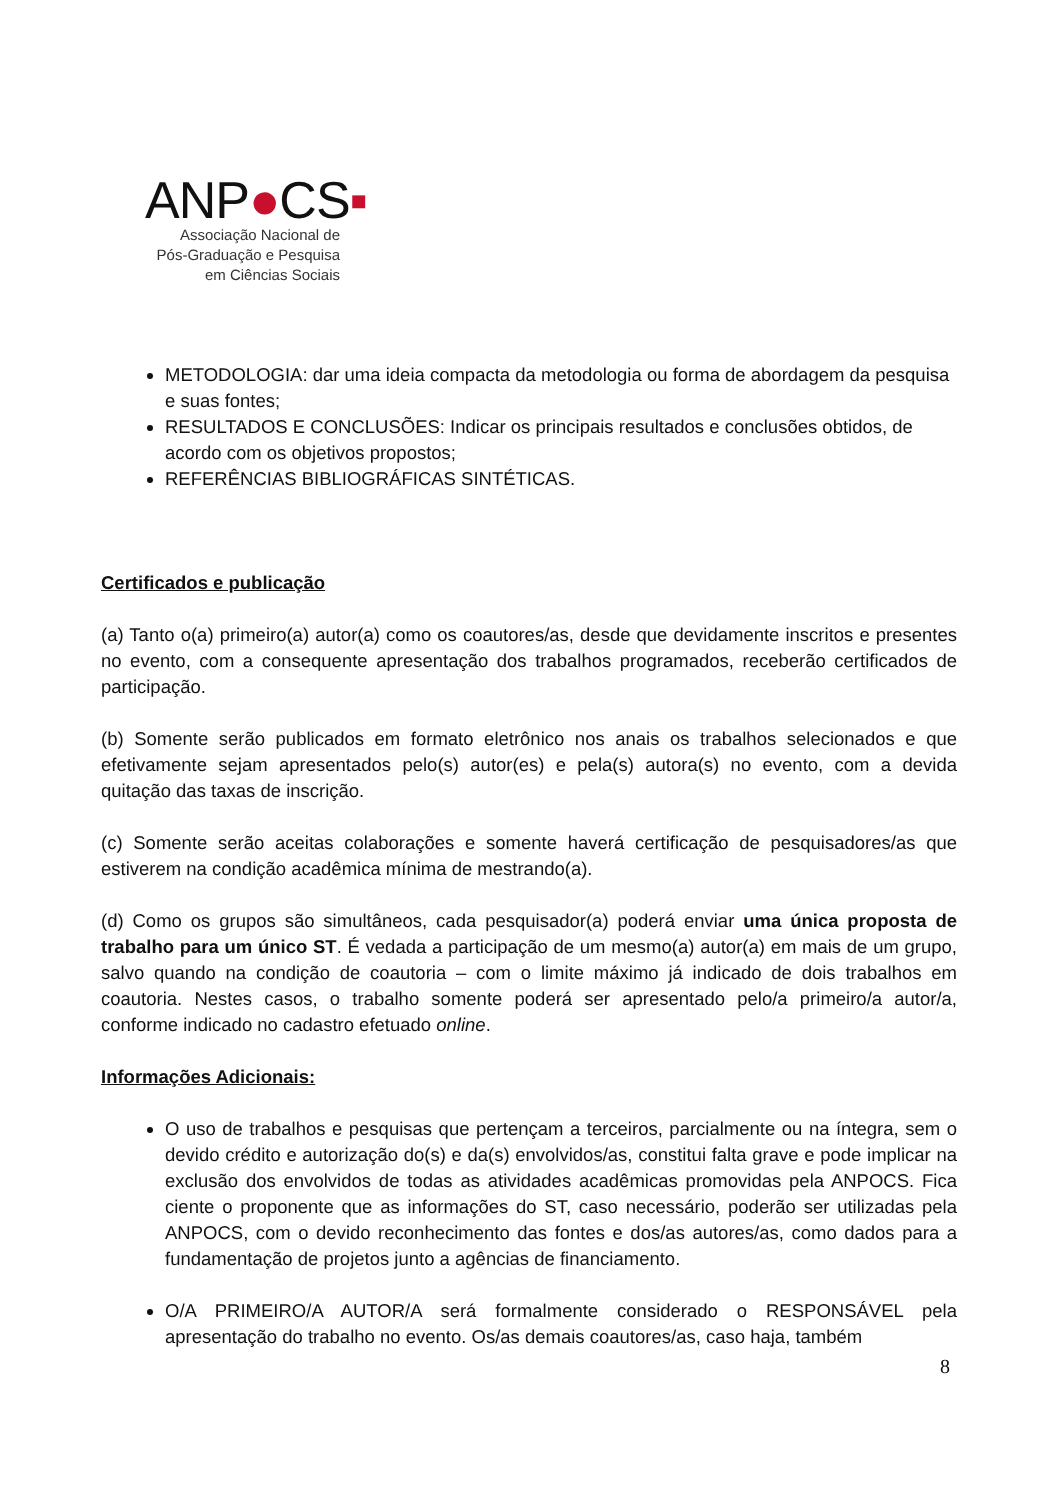ANP●CS▪
Associação Nacional de
Pós-Graduação e Pesquisa
em Ciências Sociais
METODOLOGIA: dar uma ideia compacta da metodologia ou forma de abordagem da pesquisa e suas fontes;
RESULTADOS E CONCLUSÕES: Indicar os principais resultados e conclusões obtidos, de acordo com os objetivos propostos;
REFERÊNCIAS BIBLIOGRÁFICAS SINTÉTICAS.
Certificados e publicação
(a) Tanto o(a) primeiro(a) autor(a) como os coautores/as, desde que devidamente inscritos e presentes no evento, com a consequente apresentação dos trabalhos programados, receberão certificados de participação.
(b) Somente serão publicados em formato eletrônico nos anais os trabalhos selecionados e que efetivamente sejam apresentados pelo(s) autor(es) e pela(s) autora(s) no evento, com a devida quitação das taxas de inscrição.
(c) Somente serão aceitas colaborações e somente haverá certificação de pesquisadores/as que estiverem na condição acadêmica mínima de mestrando(a).
(d) Como os grupos são simultâneos, cada pesquisador(a) poderá enviar uma única proposta de trabalho para um único ST. É vedada a participação de um mesmo(a) autor(a) em mais de um grupo, salvo quando na condição de coautoria – com o limite máximo já indicado de dois trabalhos em coautoria. Nestes casos, o trabalho somente poderá ser apresentado pelo/a primeiro/a autor/a, conforme indicado no cadastro efetuado online.
Informações Adicionais:
O uso de trabalhos e pesquisas que pertençam a terceiros, parcialmente ou na íntegra, sem o devido crédito e autorização do(s) e da(s) envolvidos/as, constitui falta grave e pode implicar na exclusão dos envolvidos de todas as atividades acadêmicas promovidas pela ANPOCS. Fica ciente o proponente que as informações do ST, caso necessário, poderão ser utilizadas pela ANPOCS, com o devido reconhecimento das fontes e dos/as autores/as, como dados para a fundamentação de projetos junto a agências de financiamento.
O/A PRIMEIRO/A AUTOR/A será formalmente considerado o RESPONSÁVEL pela apresentação do trabalho no evento. Os/as demais coautores/as, caso haja, também
8